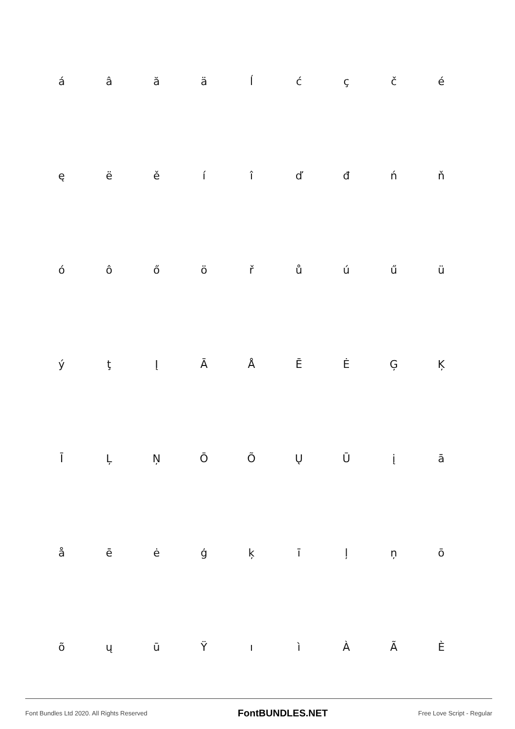| á | â | ă | ä | ĺ | ć | ç | č | é |
| ę | ë | ě | í | î | ď | đ | ń | ň |
| ó | ô | ő | ö | ř | ů | ú | ű | ü |
| ý | ţ | Į | Ā | Å | Ē | Ė | Ģ | Ķ |
| Ī | Ļ | Ņ | Ō | Õ | Ų | Ū | į | ā |
| å | ē | ė | ģ | ķ | ī | ļ | ņ | ō |
| õ | ų | ū | Ÿ | ı | ì | À | Ã | È |
Font Bundles Ltd 2020. All Rights Reserved FontBUNDLES.NET Free Love Script - Regular